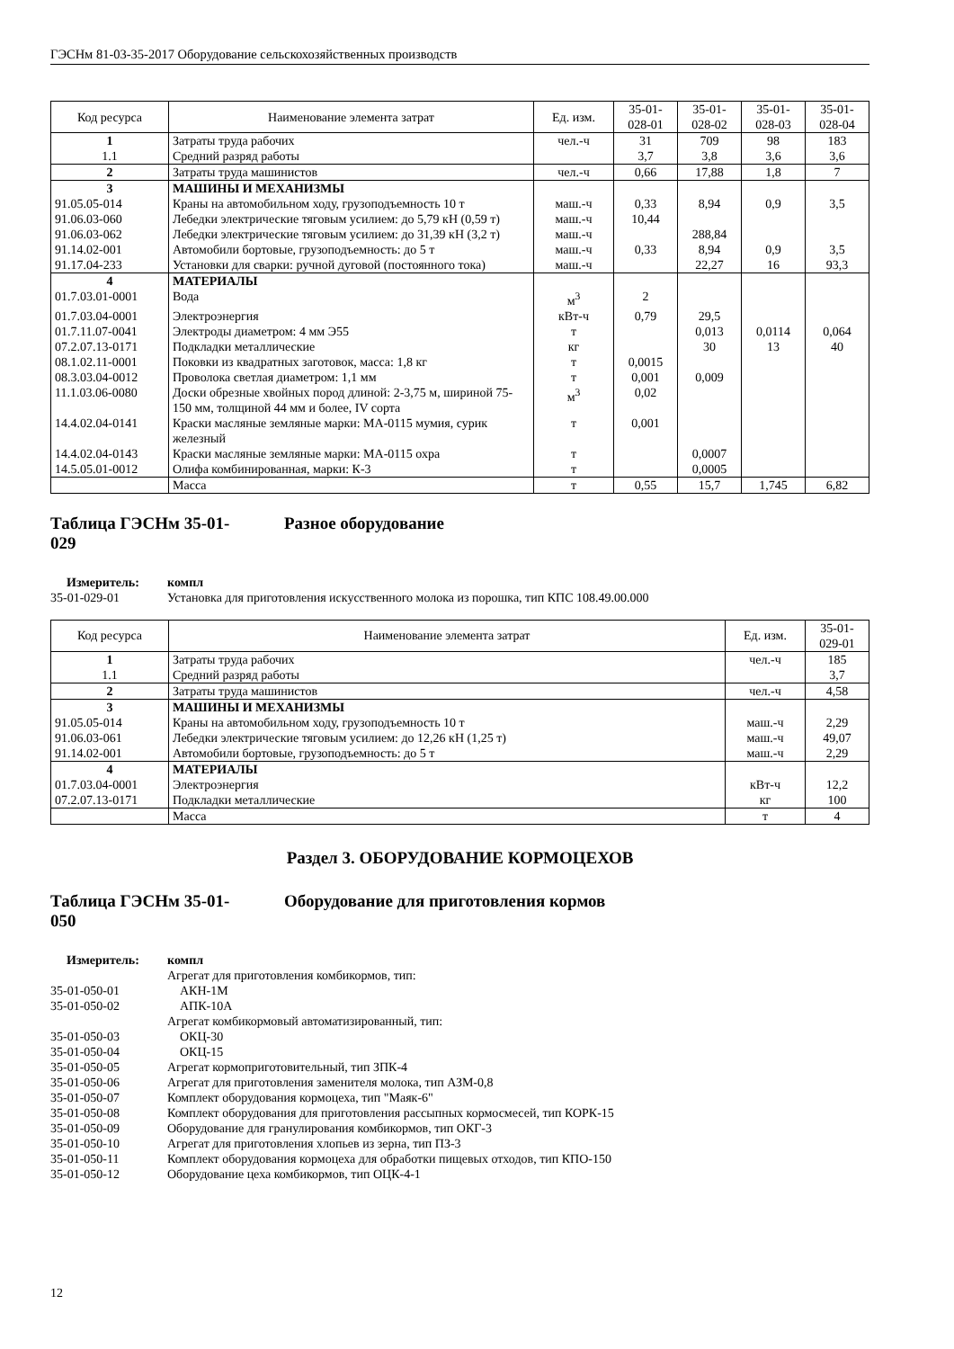ГЭСНм 81-03-35-2017 Оборудование сельскохозяйственных производств
| Код ресурса | Наименование элемента затрат | Ед. изм. | 35-01- 028-01 | 35-01- 028-02 | 35-01- 028-03 | 35-01- 028-04 |
| --- | --- | --- | --- | --- | --- | --- |
| 1 | Затраты труда рабочих | чел.-ч | 31 | 709 | 98 | 183 |
| 1.1 | Средний разряд работы | | 3,7 | 3,8 | 3,6 | 3,6 |
| 2 | Затраты труда машинистов | чел.-ч | 0,66 | 17,88 | 1,8 | 7 |
| 3 | МАШИНЫ И МЕХАНИЗМЫ | | | | | |
| 91.05.05-014 | Краны на автомобильном ходу, грузоподъемность 10 т | маш.-ч | 0,33 | 8,94 | 0,9 | 3,5 |
| 91.06.03-060 | Лебедки электрические тяговым усилием: до 5,79 кН (0,59 т) | маш.-ч | 10,44 | | | |
| 91.06.03-062 | Лебедки электрические тяговым усилием: до 31,39 кН (3,2 т) | маш.-ч | | 288,84 | | |
| 91.14.02-001 | Автомобили бортовые, грузоподъемность: до 5 т | маш.-ч | 0,33 | 8,94 | 0,9 | 3,5 |
| 91.17.04-233 | Установки для сварки: ручной дуговой (постоянного тока) | маш.-ч | | 22,27 | 16 | 93,3 |
| 4 | МАТЕРИАЛЫ | | | | | |
| 01.7.03.01-0001 | Вода | м<sup>3</sup> | 2 | | | |
| 01.7.03.04-0001 | Электроэнергия | кВт-ч | 0,79 | 29,5 | | |
| 01.7.11.07-0041 | Электроды диаметром: 4 мм Э55 | т | | 0,013 | 0,0114 | 0,064 |
| 07.2.07.13-0171 | Подкладки металлические | кг | | 30 | 13 | 40 |
| 08.1.02.11-0001 | Поковки из квадратных заготовок, масса: 1,8 кг | т | 0,0015 | | | |
| 08.3.03.04-0012 | Проволока светлая диаметром: 1,1 мм | т | 0,001 | 0,009 | | |
| 11.1.03.06-0080 | Доски обрезные хвойных пород длиной: 2-3,75 м, шириной 75-150 мм, толщиной 44 мм и более, IV сорта | м<sup>3</sup> | 0,02 | | | |
| 14.4.02.04-0141 | Краски масляные земляные марки: МА-0115 мумия, сурик железный | т | 0,001 | | | |
| 14.4.02.04-0143 | Краски масляные земляные марки: МА-0115 охра | т | | 0,0007 | | |
| 14.5.05.01-0012 | Олифа комбинированная, марки: К-3 | т | | 0,0005 | | |
| | Масса | т | 0,55 | 15,7 | 1,745 | 6,82 |
Таблица ГЭСНм 35-01-
029 Разное оборудование
Измеритель: компл 35-01-029-01 Установка для приготовления искусственного молока из порошка, тип КПС 108.49.00.000
| Код ресурса | Наименование элемента затрат | Ед. изм. | 35-01- 029-01 |
| --- | --- | --- | --- |
| 1 | Затраты труда рабочих | чел.-ч | 185 |
| 1.1 | Средний разряд работы | | 3,7 |
| 2 | Затраты труда машинистов | чел.-ч | 4,58 |
| 3 | МАШИНЫ И МЕХАНИЗМЫ | | |
| 91.05.05-014 | Краны на автомобильном ходу, грузоподъемность 10 т | маш.-ч | 2,29 |
| 91.06.03-061 | Лебедки электрические тяговым усилием: до 12,26 кН (1,25 т) | маш.-ч | 49,07 |
| 91.14.02-001 | Автомобили бортовые, грузоподъемность: до 5 т | маш.-ч | 2,29 |
| 4 | МАТЕРИАЛЫ | | |
| 01.7.03.04-0001 | Электроэнергия | кВт-ч | 12,2 |
| 07.2.07.13-0171 | Подкладки металлические | кг | 100 |
| | Масса | т | 4 |
Раздел 3. ОБОРУДОВАНИЕ КОРМОЦЕХОВ
Таблица ГЭСНм 35-01-
050 Оборудование для приготовления кормов
Измеритель: компл Агрегат для приготовления комбикормов, тип: 35-01-050-01 АКН-1М 35-01-050-02 АПК-10А Агрегат комбикормовый автоматизированный, тип: 35-01-050-03 ОКЦ-30 35-01-050-04 ОКЦ-15 35-01-050-05 Агрегат кормоприготовительный, тип ЗПК-4 35-01-050-06 Агрегат для приготовления заменителя молока, тип АЗМ-0,8 35-01-050-07 Комплект оборудования кормоцеха, тип "Маяк-6" 35-01-050-08 Комплект оборудования для приготовления рассыпных кормосмесей, тип КОРК-15 35-01-050-09 Оборудование для гранулирования комбикормов, тип ОКГ-3 35-01-050-10 Агрегат для приготовления хлопьев из зерна, тип ПЗ-3 35-01-050-11 Комплект оборудования кормоцеха для обработки пищевых отходов, тип КПО-150 35-01-050-12 Оборудование цеха комбикормов, тип ОЦК-4-1
12